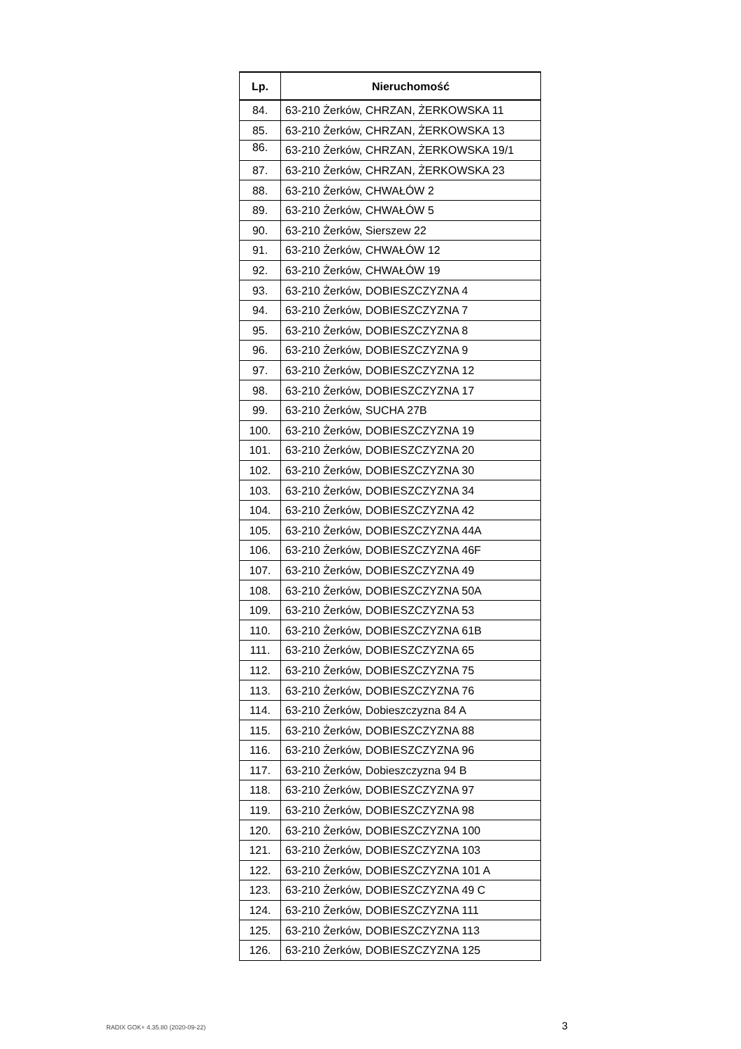| Lp. | Nieruchomość |
| --- | --- |
| 84. | 63-210 Żerków, CHRZAN, ŻERKOWSKA 11 |
| 85. | 63-210 Żerków, CHRZAN, ŻERKOWSKA 13 |
| 86. | 63-210 Żerków, CHRZAN, ŻERKOWSKA 19/1 |
| 87. | 63-210 Żerków, CHRZAN, ŻERKOWSKA 23 |
| 88. | 63-210 Żerków, CHWAŁÓW 2 |
| 89. | 63-210 Żerków, CHWAŁÓW 5 |
| 90. | 63-210 Żerków, Sierszew 22 |
| 91. | 63-210 Żerków, CHWAŁÓW 12 |
| 92. | 63-210 Żerków, CHWAŁÓW 19 |
| 93. | 63-210 Żerków, DOBIESZCZYZNA 4 |
| 94. | 63-210 Żerków, DOBIESZCZYZNA 7 |
| 95. | 63-210 Żerków, DOBIESZCZYZNA 8 |
| 96. | 63-210 Żerków, DOBIESZCZYZNA 9 |
| 97. | 63-210 Żerków, DOBIESZCZYZNA 12 |
| 98. | 63-210 Żerków, DOBIESZCZYZNA 17 |
| 99. | 63-210 Żerków, SUCHA 27B |
| 100. | 63-210 Żerków, DOBIESZCZYZNA 19 |
| 101. | 63-210 Żerków, DOBIESZCZYZNA 20 |
| 102. | 63-210 Żerków, DOBIESZCZYZNA 30 |
| 103. | 63-210 Żerków, DOBIESZCZYZNA 34 |
| 104. | 63-210 Żerków, DOBIESZCZYZNA 42 |
| 105. | 63-210 Żerków, DOBIESZCZYZNA 44A |
| 106. | 63-210 Żerków, DOBIESZCZYZNA 46F |
| 107. | 63-210 Żerków, DOBIESZCZYZNA 49 |
| 108. | 63-210 Żerków, DOBIESZCZYZNA 50A |
| 109. | 63-210 Żerków, DOBIESZCZYZNA 53 |
| 110. | 63-210 Żerków, DOBIESZCZYZNA 61B |
| 111. | 63-210 Żerków, DOBIESZCZYZNA 65 |
| 112. | 63-210 Żerków, DOBIESZCZYZNA 75 |
| 113. | 63-210 Żerków, DOBIESZCZYZNA 76 |
| 114. | 63-210 Żerków, Dobieszczyzna 84 A |
| 115. | 63-210 Żerków, DOBIESZCZYZNA 88 |
| 116. | 63-210 Żerków, DOBIESZCZYZNA 96 |
| 117. | 63-210 Żerków, Dobieszczyzna 94 B |
| 118. | 63-210 Żerków, DOBIESZCZYZNA 97 |
| 119. | 63-210 Żerków, DOBIESZCZYZNA 98 |
| 120. | 63-210 Żerków, DOBIESZCZYZNA 100 |
| 121. | 63-210 Żerków, DOBIESZCZYZNA 103 |
| 122. | 63-210 Żerków, DOBIESZCZYZNA 101 A |
| 123. | 63-210 Żerków, DOBIESZCZYZNA 49 C |
| 124. | 63-210 Żerków, DOBIESZCZYZNA 111 |
| 125. | 63-210 Żerków, DOBIESZCZYZNA 113 |
| 126. | 63-210 Żerków, DOBIESZCZYZNA 125 |
RADIX GOK+ 4.35.80 (2020-09-22) 3